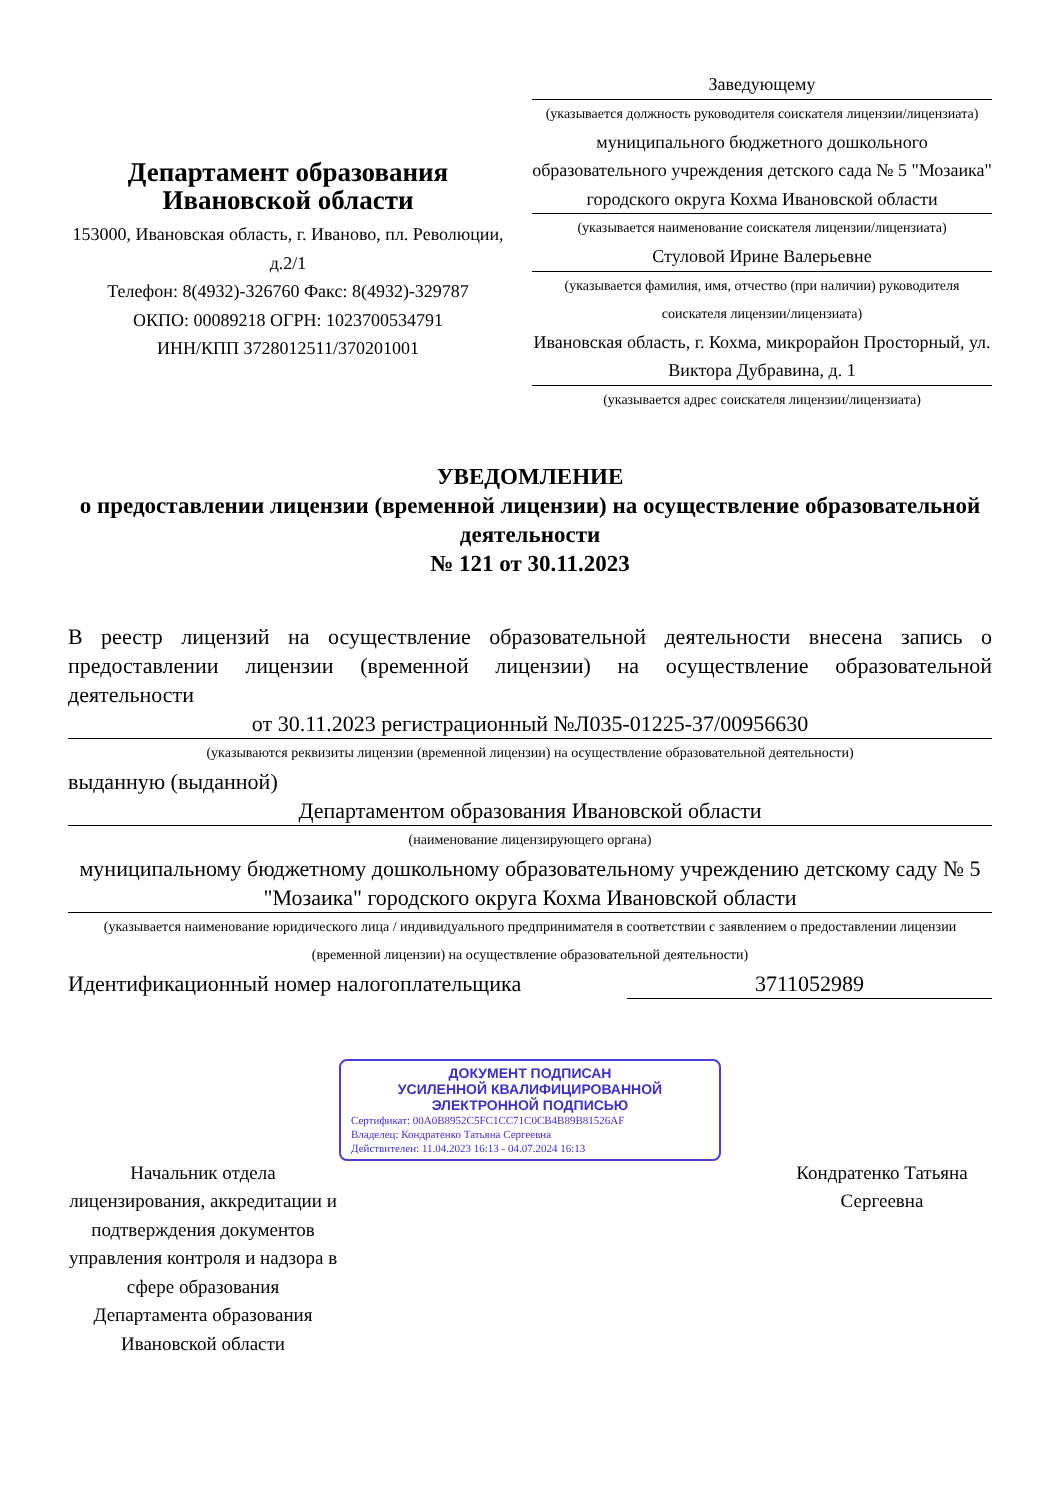Департамент образования
Ивановской области
153000, Ивановская область, г. Иваново, пл. Революции, д.2/1
Телефон: 8(4932)-326760 Факс: 8(4932)-329787
ОКПО: 00089218 ОГРН: 1023700534791
ИНН/КПП 3728012511/370201001
Заведующему
(указывается должность руководителя соискателя лицензии/лицензиата)
муниципального бюджетного дошкольного образовательного учреждения детского сада № 5 "Мозаика" городского округа Кохма Ивановской области
(указывается наименование соискателя лицензии/лицензиата)
Стуловой Ирине Валерьевне
(указывается фамилия, имя, отчество (при наличии) руководителя соискателя лицензии/лицензиата)
Ивановская область, г. Кохма, микрорайон Просторный, ул. Виктора Дубравина, д. 1
(указывается адрес соискателя лицензии/лицензиата)
УВЕДОМЛЕНИЕ
о предоставлении лицензии (временной лицензии) на осуществление образовательной деятельности
№ 121 от 30.11.2023
В реестр лицензий на осуществление образовательной деятельности внесена запись о предоставлении лицензии (временной лицензии) на осуществление образовательной деятельности
от 30.11.2023 регистрационный №Л035-01225-37/00956630
(указываются реквизиты лицензии (временной лицензии) на осуществление образовательной деятельности)
выданную (выданной)
Департаментом образования Ивановской области
(наименование лицензирующего органа)
муниципальному бюджетному дошкольному образовательному учреждению детскому саду № 5 "Мозаика" городского округа Кохма Ивановской области
(указывается наименование юридического лица / индивидуального предпринимателя в соответствии с заявлением о предоставлении лицензии (временной лицензии) на осуществление образовательной деятельности)
Идентификационный номер налогоплательщика 3711052989
ДОКУМЕНТ ПОДПИСАН
УСИЛЕННОЙ КВАЛИФИЦИРОВАННОЙ
ЭЛЕКТРОННОЙ ПОДПИСЬЮ
Сертификат: 00A0B8952C5FC1CC71C0CB4B89B81526AF
Владелец: Кондратенко Татьяна Сергеевна
Действителен: 11.04.2023 16:13 - 04.07.2024 16:13
Начальник отдела лицензирования, аккредитации и подтверждения документов управления контроля и надзора в сфере образования Департамента образования Ивановской области
Кондратенко Татьяна Сергеевна